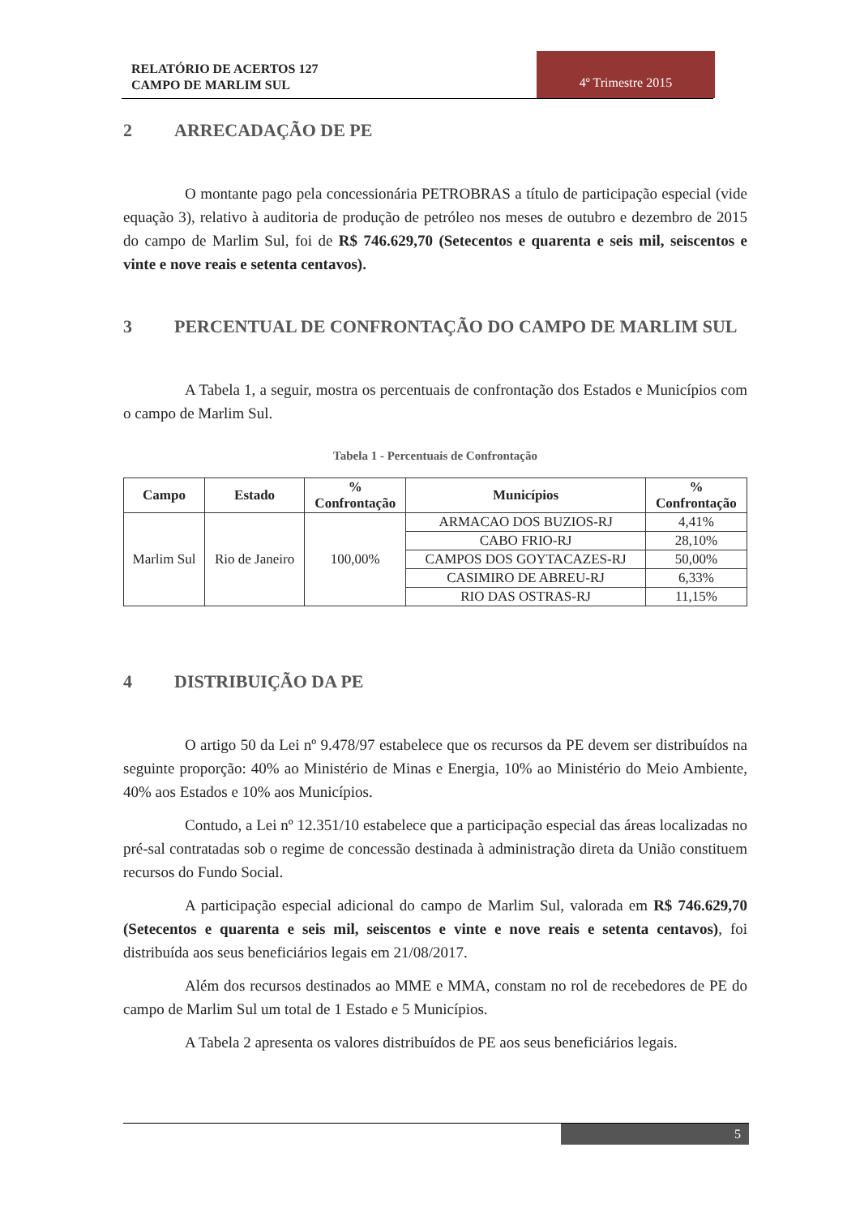RELATÓRIO DE ACERTOS 127
CAMPO DE MARLIM SUL
4º Trimestre 2015
2 ARRECADAÇÃO DE PE
O montante pago pela concessionária PETROBRAS a título de participação especial (vide equação 3), relativo à auditoria de produção de petróleo nos meses de outubro e dezembro de 2015 do campo de Marlim Sul, foi de R$ 746.629,70 (Setecentos e quarenta e seis mil, seiscentos e vinte e nove reais e setenta centavos).
3 PERCENTUAL DE CONFRONTAÇÃO DO CAMPO DE MARLIM SUL
A Tabela 1, a seguir, mostra os percentuais de confrontação dos Estados e Municípios com o campo de Marlim Sul.
Tabela 1 - Percentuais de Confrontação
| Campo | Estado | % Confrontação | Municípios | % Confrontação |
| --- | --- | --- | --- | --- |
| Marlim Sul | Rio de Janeiro | 100,00% | ARMACAO DOS BUZIOS-RJ | 4,41% |
| | | | CABO FRIO-RJ | 28,10% |
| | | | CAMPOS DOS GOYTACAZES-RJ | 50,00% |
| | | | CASIMIRO DE ABREU-RJ | 6,33% |
| | | | RIO DAS OSTRAS-RJ | 11,15% |
4 DISTRIBUIÇÃO DA PE
O artigo 50 da Lei nº 9.478/97 estabelece que os recursos da PE devem ser distribuídos na seguinte proporção: 40% ao Ministério de Minas e Energia, 10% ao Ministério do Meio Ambiente, 40% aos Estados e 10% aos Municípios.
Contudo, a Lei nº 12.351/10 estabelece que a participação especial das áreas localizadas no pré-sal contratadas sob o regime de concessão destinada à administração direta da União constituem recursos do Fundo Social.
A participação especial adicional do campo de Marlim Sul, valorada em R$ 746.629,70 (Setecentos e quarenta e seis mil, seiscentos e vinte e nove reais e setenta centavos), foi distribuída aos seus beneficiários legais em 21/08/2017.
Além dos recursos destinados ao MME e MMA, constam no rol de recebedores de PE do campo de Marlim Sul um total de 1 Estado e 5 Municípios.
A Tabela 2 apresenta os valores distribuídos de PE aos seus beneficiários legais.
5